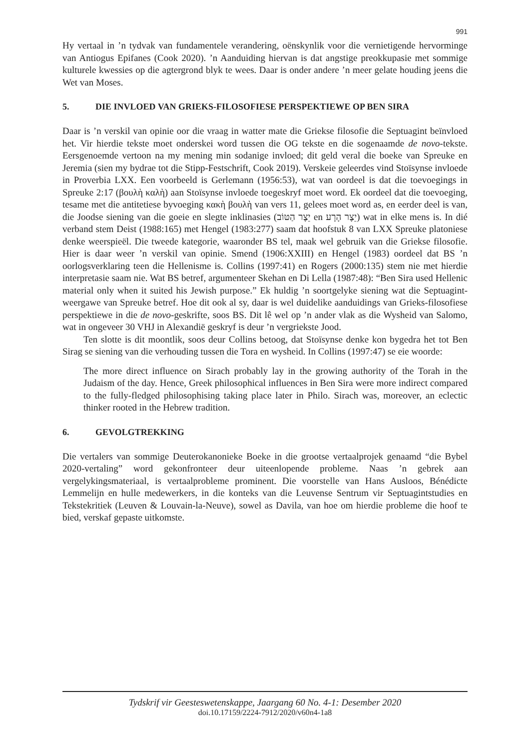991
Hy vertaal in ’n tydvak van fundamentele verandering, oënskynlik voor die vernietigende hervorminge van Antiogus Epifanes (Cook 2020). ’n Aanduiding hiervan is dat angstige preokkupasie met sommige kulturele kwessies op die agtergrond blyk te wees. Daar is onder andere ’n meer gelate houding jeens die Wet van Moses.
5. DIE INVLOED VAN GRIEKS-FILOSOFIESE PERSPEKTIEWE OP BEN SIRA
Daar is ’n verskil van opinie oor die vraag in watter mate die Griekse filosofie die Septuagint beïnvloed het. Vir hierdie tekste moet onderskei word tussen die OG tekste en die sogenaamde de novo-tekste. Eersgenoemde vertoon na my mening min sodanige invloed; dit geld veral die boeke van Spreuke en Jeremia (sien my bydrae tot die Stipp-Festschrift, Cook 2019). Verskeie geleerdes vind Stoïsynse invloede in Proverbia LXX. Een voorbeeld is Gerlemann (1956:53), wat van oordeel is dat die toevoegings in Spreuke 2:17 (βουλὴ καλὴ) aan Stoïsynse invloede toegeskryf moet word. Ek oordeel dat die toevoeging, tesame met die antitetiese byvoeging κακὴ βουλὴ van vers 11, gelees moet word as, en eerder deel is van, die Joodse siening van die goeie en slegte inklinasies (יֵצֶר הַטּוֹב en יֵצֶר הָרָע) wat in elke mens is. In dié verband stem Deist (1988:165) met Hengel (1983:277) saam dat hoofstuk 8 van LXX Spreuke platoniese denke weerspieël. Die tweede kategorie, waaronder BS tel, maak wel gebruik van die Griekse filosofie. Hier is daar weer ’n verskil van opinie. Smend (1906:XXIII) en Hengel (1983) oordeel dat BS ’n oorlogsverklaring teen die Hellenisme is. Collins (1997:41) en Rogers (2000:135) stem nie met hierdie interpretasie saam nie. Wat BS betref, argumenteer Skehan en Di Lella (1987:48): “Ben Sira used Hellenic material only when it suited his Jewish purpose.” Ek huldig ’n soortgelyke siening wat die Septuagint-weergawe van Spreuke betref. Hoe dit ook al sy, daar is wel duidelike aanduidings van Grieks-filosofiese perspektiewe in die de novo-geskrifte, soos BS. Dit lê wel op ’n ander vlak as die Wysheid van Salomo, wat in ongeveer 30 VHJ in Alexandië geskryf is deur ’n vergriekste Jood.
Ten slotte is dit moontlik, soos deur Collins betoog, dat Stoïsynse denke kon bygedra het tot Ben Sirag se siening van die verhouding tussen die Tora en wysheid. In Collins (1997:47) se eie woorde:
The more direct influence on Sirach probably lay in the growing authority of the Torah in the Judaism of the day. Hence, Greek philosophical influences in Ben Sira were more indirect compared to the fully-fledged philosophising taking place later in Philo. Sirach was, moreover, an eclectic thinker rooted in the Hebrew tradition.
6. GEVOLGTREKKING
Die vertalers van sommige Deuterokanonieke Boeke in die grootse vertaalprojek genaamd “die Bybel 2020-vertaling” word gekonfronteer deur uiteenlopende probleme. Naas ’n gebrek aan vergelykingsmateriaal, is vertaalprobleme prominent. Die voorstelle van Hans Ausloos, Bénédicte Lemmelijn en hulle medewerkers, in die konteks van die Leuvense Sentrum vir Septuagintstudies en Tekstekritiek (Leuven & Louvain-la-Neuve), sowel as Davila, van hoe om hierdie probleme die hoof te bied, verskaf gepaste uitkomste.
Tydskrif vir Geesteswetenskappe, Jaargang 60 No. 4-1: Desember 2020
doi.10.17159/2224-7912/2020/v60n4-1a8